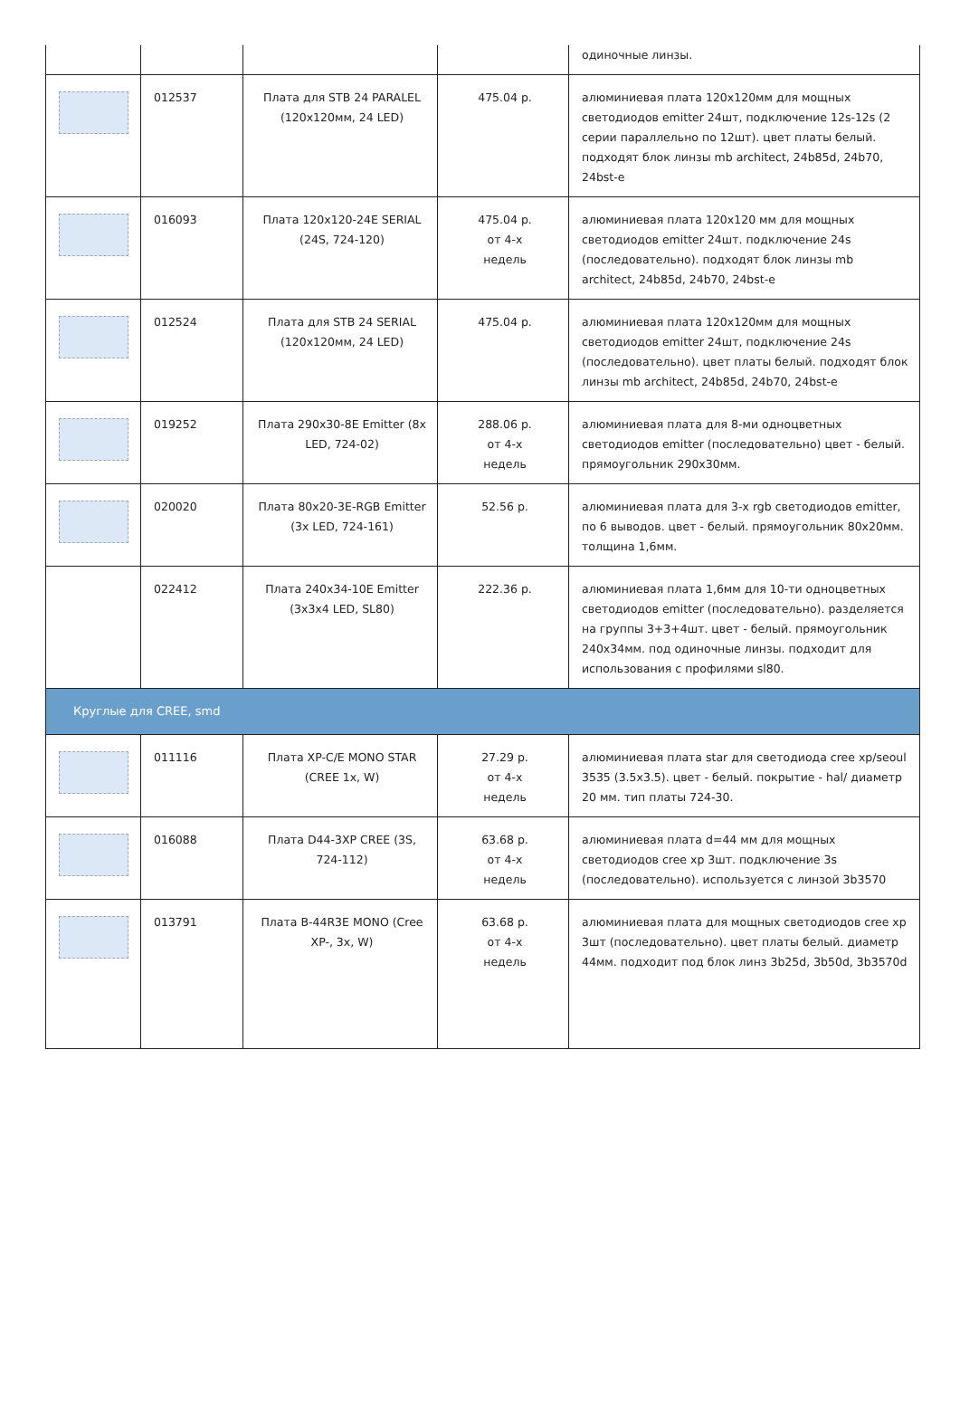| | | | | одиночные линзы. |
| | 012537 | Плата для STB 24 PARALEL (120x120мм, 24 LED) | 475.04 р. | алюминиевая плата 120х120мм для мощных светодиодов emitter 24шт, подключение 12s-12s (2 серии параллельно по 12шт). цвет платы белый. подходят блок линзы mb architect, 24b85d, 24b70, 24bst-e |
| | 016093 | Плата 120x120-24E SERIAL (24S, 724-120) | 475.04 р. от 4-х недель | алюминиевая плата 120х120 мм для мощных светодиодов emitter 24шт. подключение 24s (последовательно). подходят блок линзы mb architect, 24b85d, 24b70, 24bst-e |
| | 012524 | Плата для STB 24 SERIAL (120x120мм, 24 LED) | 475.04 р. | алюминиевая плата 120х120мм для мощных светодиодов emitter 24шт, подключение 24s (последовательно). цвет платы белый. подходят блок линзы mb architect, 24b85d, 24b70, 24bst-e |
| | 019252 | Плата 290x30-8E Emitter (8x LED, 724-02) | 288.06 р. от 4-х недель | алюминиевая плата для 8-ми одноцветных светодиодов emitter (последовательно) цвет - белый. прямоугольник 290х30мм. |
| | 020020 | Плата 80x20-3E-RGB Emitter (3x LED, 724-161) | 52.56 р. | алюминиевая плата для 3-х rgb светодиодов emitter, по 6 выводов. цвет - белый. прямоугольник 80х20мм. толщина 1,6мм. |
| | 022412 | Плата 240x34-10E Emitter (3x3x4 LED, SL80) | 222.36 р. | алюминиевая плата 1,6мм для 10-ти одноцветных светодиодов emitter (последовательно). разделяется на группы 3+3+4шт. цвет - белый. прямоугольник 240х34мм. под одиночные линзы. подходит для использования с профилями sl80. |
| Круглые для CREE, smd | | | | |
| | 011116 | Плата XP-C/E MONO STAR (CREE 1x, W) | 27.29 р. от 4-х недель | алюминиевая плата star для светодиода cree xp/seoul 3535 (3.5х3.5). цвет - белый. покрытие - hal/ диаметр 20 мм. тип платы 724-30. |
| | 016088 | Плата D44-3XP CREE (3S, 724-112) | 63.68 р. от 4-х недель | алюминиевая плата d=44 мм для мощных светодиодов cree xp 3шт. подключение 3s (последовательно). используется с линзой 3b3570 |
| | 013791 | Плата B-44R3E MONO (Cree XP-, 3x, W) | 63.68 р. от 4-х недель | алюминиевая плата для мощных светодиодов cree xp 3шт (последовательно). цвет платы белый. диаметр 44мм. подходит под блок линз 3b25d, 3b50d, 3b3570d |